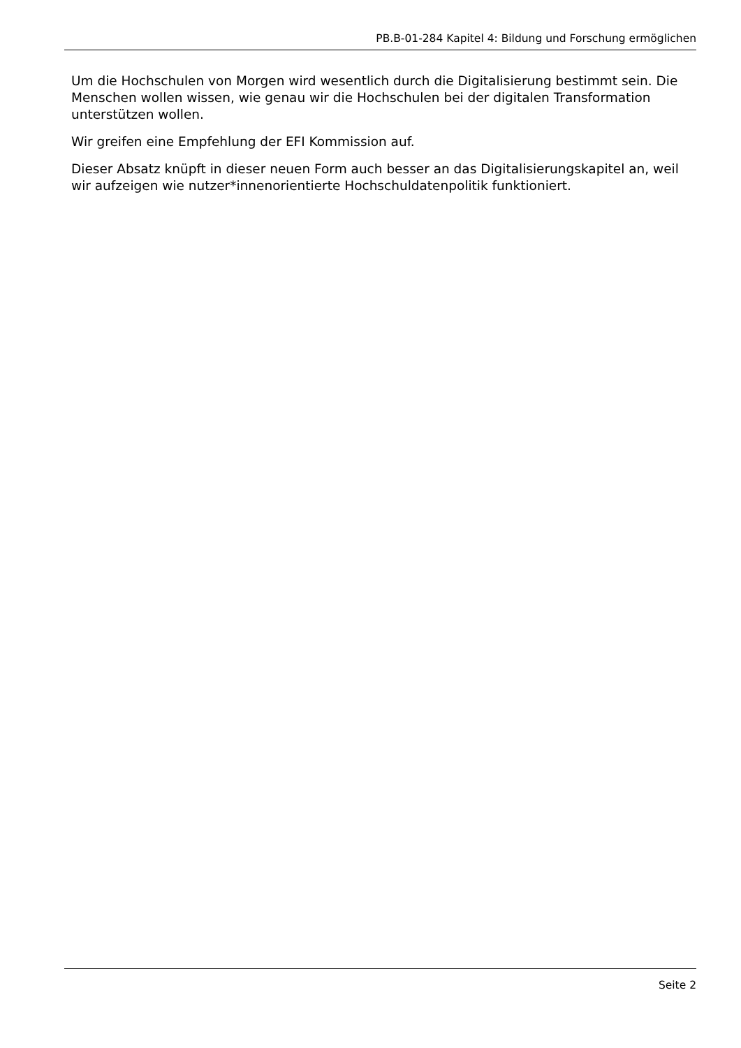PB.B-01-284 Kapitel 4: Bildung und Forschung ermöglichen
Um die Hochschulen von Morgen wird wesentlich durch die Digitalisierung bestimmt sein. Die Menschen wollen wissen, wie genau wir die Hochschulen bei der digitalen Transformation unterstützen wollen.
Wir greifen eine Empfehlung der EFI Kommission auf.
Dieser Absatz knüpft in dieser neuen Form auch besser an das Digitalisierungskapitel an, weil wir aufzeigen wie nutzer*innenorientierte Hochschuldatenpolitik funktioniert.
Seite 2